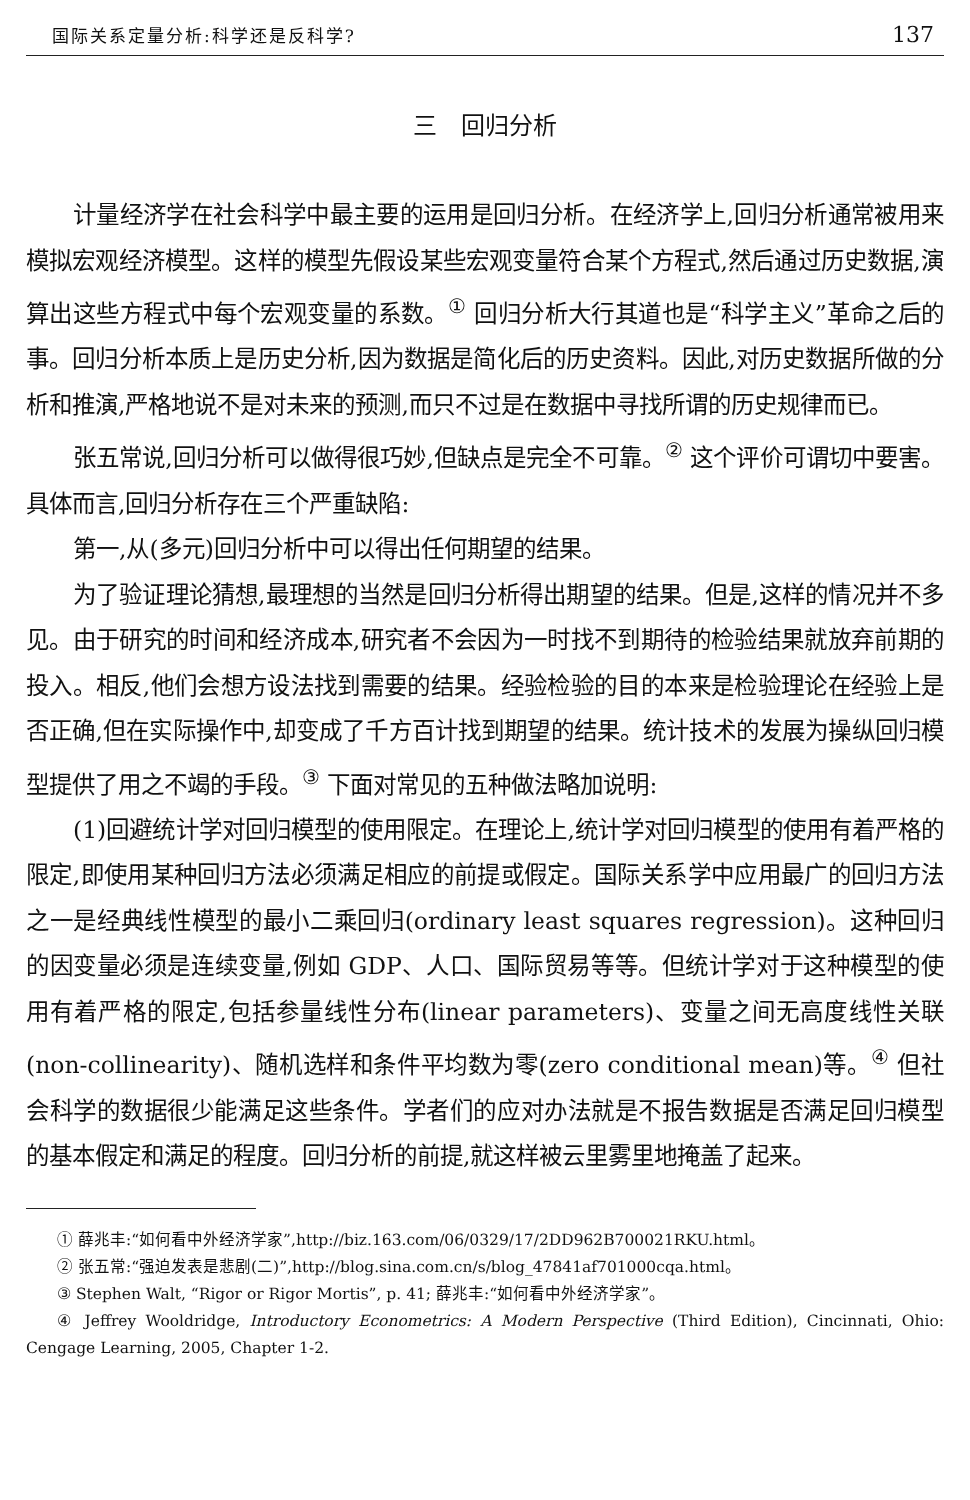国际关系定量分析:科学还是反科学? 137
三　回归分析
计量经济学在社会科学中最主要的运用是回归分析。在经济学上,回归分析通常被用来模拟宏观经济模型。这样的模型先假设某些宏观变量符合某个方程式,然后通过历史数据,演算出这些方程式中每个宏观变量的系数。<sup>①</sup> 回归分析大行其道也是“科学主义”革命之后的事。回归分析本质上是历史分析,因为数据是简化后的历史资料。因此,对历史数据所做的分析和推演,严格地说不是对未来的预测,而只不过是在数据中寻找所谓的历史规律而已。
张五常说,回归分析可以做得很巧妙,但缺点是完全不可靠。<sup>②</sup> 这个评价可谓切中要害。具体而言,回归分析存在三个严重缺陷:
第一,从(多元)回归分析中可以得出任何期望的结果。
为了验证理论猜想,最理想的当然是回归分析得出期望的结果。但是,这样的情况并不多见。由于研究的时间和经济成本,研究者不会因为一时找不到期待的检验结果就放弃前期的投入。相反,他们会想方设法找到需要的结果。经验检验的目的本来是检验理论在经验上是否正确,但在实际操作中,却变成了千方百计找到期望的结果。统计技术的发展为操纵回归模型提供了用之不竭的手段。<sup>③</sup> 下面对常见的五种做法略加说明:
(1)回避统计学对回归模型的使用限定。在理论上,统计学对回归模型的使用有着严格的限定,即使用某种回归方法必须满足相应的前提或假定。国际关系学中应用最广的回归方法之一是经典线性模型的最小二乘回归(ordinary least squares regression)。这种回归的因变量必须是连续变量,例如 GDP、人口、国际贸易等等。但统计学对于这种模型的使用有着严格的限定,包括参量线性分布(linear parameters)、变量之间无高度线性关联(non-collinearity)、随机选样和条件平均数为零(zero conditional mean)等。<sup>④</sup> 但社会科学的数据很少能满足这些条件。学者们的应对办法就是不报告数据是否满足回归模型的基本假定和满足的程度。回归分析的前提,就这样被云里雾里地掩盖了起来。
① 薛兆丰:“如何看中外经济学家”,http://biz.163.com/06/0329/17/2DD962B700021RKU.html。
② 张五常:“强迫发表是悲剧(二)”,http://blog.sina.com.cn/s/blog_47841af701000cqa.html。
③ Stephen Walt, “Rigor or Rigor Mortis”, p. 41; 薛兆丰:“如何看中外经济学家”。
④ Jeffrey Wooldridge, Introductory Econometrics: A Modern Perspective (Third Edition), Cincinnati, Ohio: Cengage Learning, 2005, Chapter 1-2.